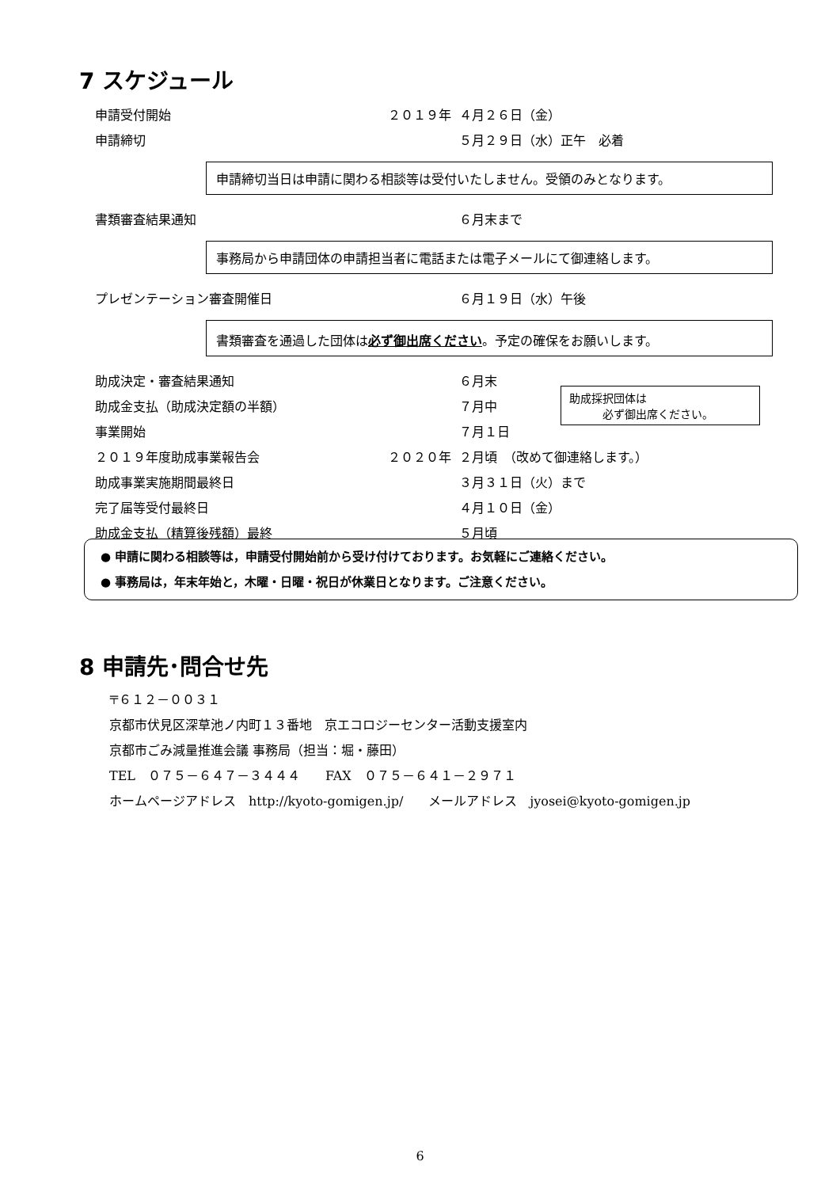7 スケジュール
申請受付開始 ２０１９年 ４月２６日（金）
申請締切 ５月２９日（水）正午　必着
申請締切当日は申請に関わる相談等は受付いたしません。受領のみとなります。
書類審査結果通知 ６月末まで
事務局から申請団体の申請担当者に電話または電子メールにて御連絡します。
プレゼンテーション審査開催日 ６月１９日（水）午後
書類審査を通過した団体は必ず御出席ください。予定の確保をお願いします。
助成決定・審査結果通知 ６月末
助成金支払（助成決定額の半額） ７月中 助成採択団体は
　　　必ず御出席ください。
事業開始 ７月１日
２０１９年度助成事業報告会 ２０２０年 ２月頃　（改めて御連絡します。）
助成事業実施期間最終日 ３月３１日（火）まで
完了届等受付最終日 ４月１０日（金）
助成金支払（精算後残額）最終 ５月頃
● 申請に関わる相談等は，申請受付開始前から受け付けております。お気軽にご連絡ください。
● 事務局は，年末年始と，木曜・日曜・祝日が休業日となります。ご注意ください。
8 申請先･問合せ先
〒６１２－００３１
京都市伏見区深草池ノ内町１３番地　京エコロジーセンター活動支援室内
京都市ごみ減量推進会議 事務局（担当：堀・藤田）
TEL　０７５－６４７－３４４４　　FAX　０７５－６４１－２９７１
ホームページアドレス　http://kyoto-gomigen.jp/　　メールアドレス　jyosei@kyoto-gomigen.jp
6